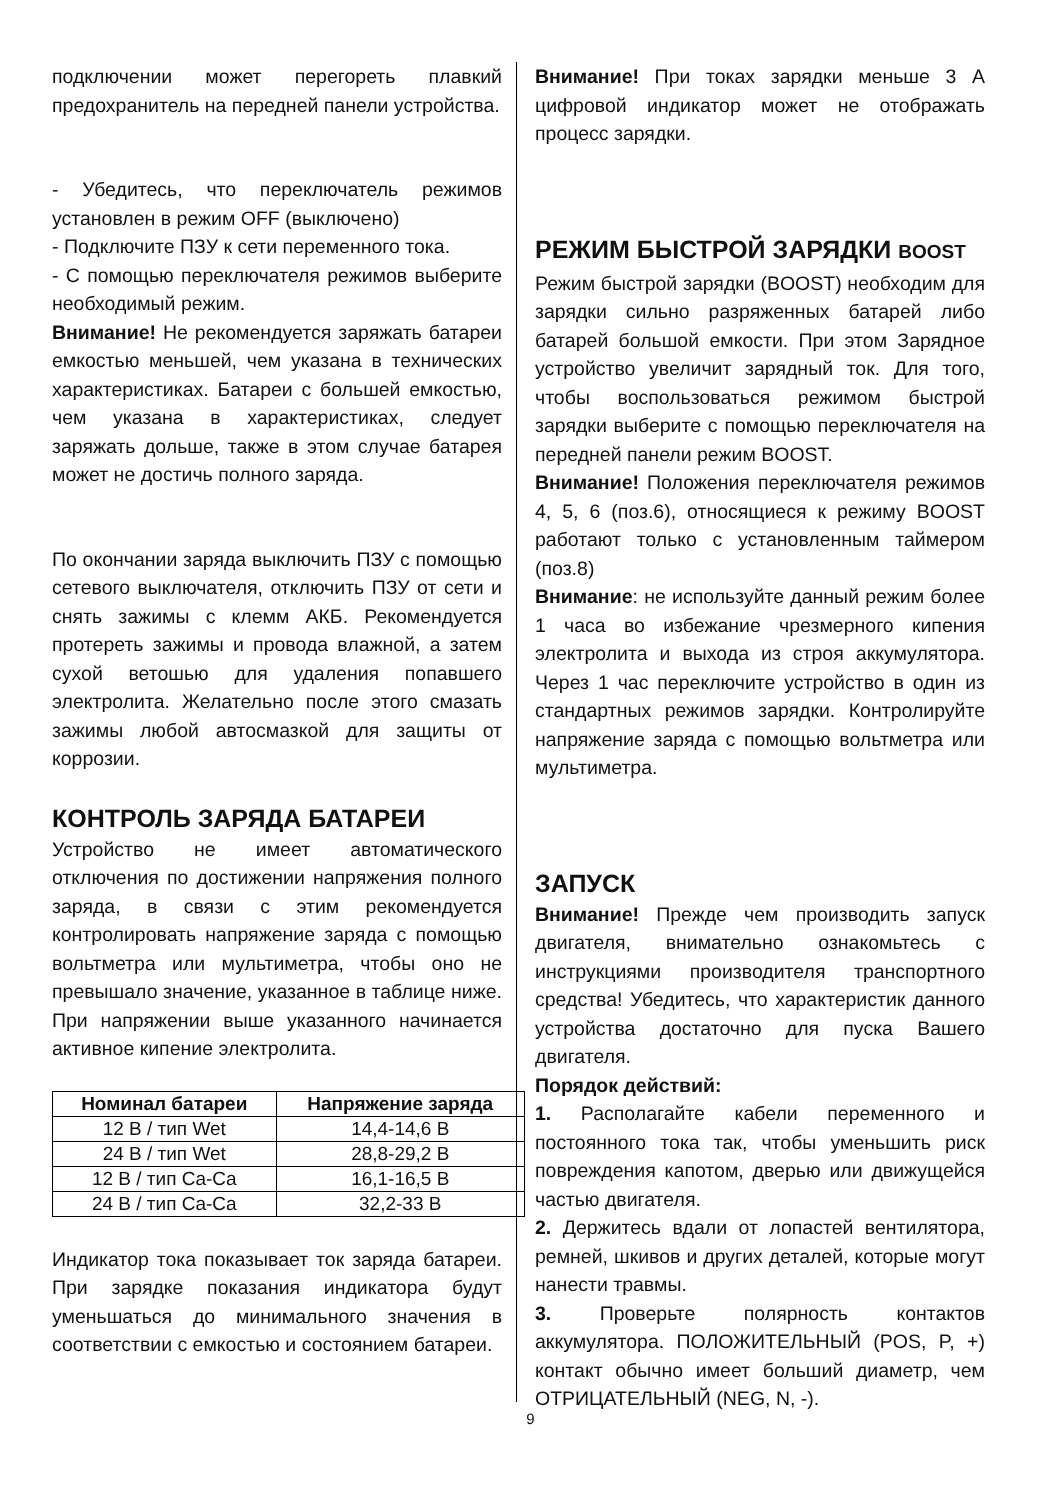подключении может перегореть плавкий предохранитель на передней панели устройства.
- Убедитесь, что переключатель режимов установлен в режим OFF (выключено)
- Подключите ПЗУ к сети переменного тока.
- С помощью переключателя режимов выберите необходимый режим.
Внимание! Не рекомендуется заряжать батареи емкостью меньшей, чем указана в технических характеристиках. Батареи с большей емкостью, чем указана в характеристиках, следует заряжать дольше, также в этом случае батарея может не достичь полного заряда.
По окончании заряда выключить ПЗУ с помощью сетевого выключателя, отключить ПЗУ от сети и снять зажимы с клемм АКБ. Рекомендуется протереть зажимы и провода влажной, а затем сухой ветошью для удаления попавшего электролита. Желательно после этого смазать зажимы любой автосмазкой для защиты от коррозии.
КОНТРОЛЬ ЗАРЯДА БАТАРЕИ
Устройство не имеет автоматического отключения по достижении напряжения полного заряда, в связи с этим рекомендуется контролировать напряжение заряда с помощью вольтметра или мультиметра, чтобы оно не превышало значение, указанное в таблице ниже. При напряжении выше указанного начинается активное кипение электролита.
| Номинал батареи | Напряжение заряда |
| --- | --- |
| 12 В / тип Wet | 14,4-14,6 В |
| 24 В / тип Wet | 28,8-29,2 В |
| 12 В / тип Ca-Ca | 16,1-16,5 В |
| 24 В / тип Ca-Ca | 32,2-33 В |
Индикатор тока показывает ток заряда батареи. При зарядке показания индикатора будут уменьшаться до минимального значения в соответствии с емкостью и состоянием батареи.
Внимание! При токах зарядки меньше 3 А цифровой индикатор может не отображать процесс зарядки.
РЕЖИМ БЫСТРОЙ ЗАРЯДКИ BOOST
Режим быстрой зарядки (BOOST) необходим для зарядки сильно разряженных батарей либо батарей большой емкости. При этом Зарядное устройство увеличит зарядный ток. Для того, чтобы воспользоваться режимом быстрой зарядки выберите с помощью переключателя на передней панели режим BOOST.
Внимание! Положения переключателя режимов 4, 5, 6 (поз.6), относящиеся к режиму BOOST работают только с установленным таймером (поз.8)
Внимание: не используйте данный режим более 1 часа во избежание чрезмерного кипения электролита и выхода из строя аккумулятора. Через 1 час переключите устройство в один из стандартных режимов зарядки. Контролируйте напряжение заряда с помощью вольтметра или мультиметра.
ЗАПУСК
Внимание! Прежде чем производить запуск двигателя, внимательно ознакомьтесь с инструкциями производителя транспортного средства! Убедитесь, что характеристик данного устройства достаточно для пуска Вашего двигателя.
Порядок действий:
1. Располагайте кабели переменного и постоянного тока так, чтобы уменьшить риск повреждения капотом, дверью или движущейся частью двигателя.
2. Держитесь вдали от лопастей вентилятора, ремней, шкивов и других деталей, которые могут нанести травмы.
3. Проверьте полярность контактов аккумулятора. ПОЛОЖИТЕЛЬНЫЙ (POS, P, +) контакт обычно имеет больший диаметр, чем ОТРИЦАТЕЛЬНЫЙ (NEG, N, -).
9